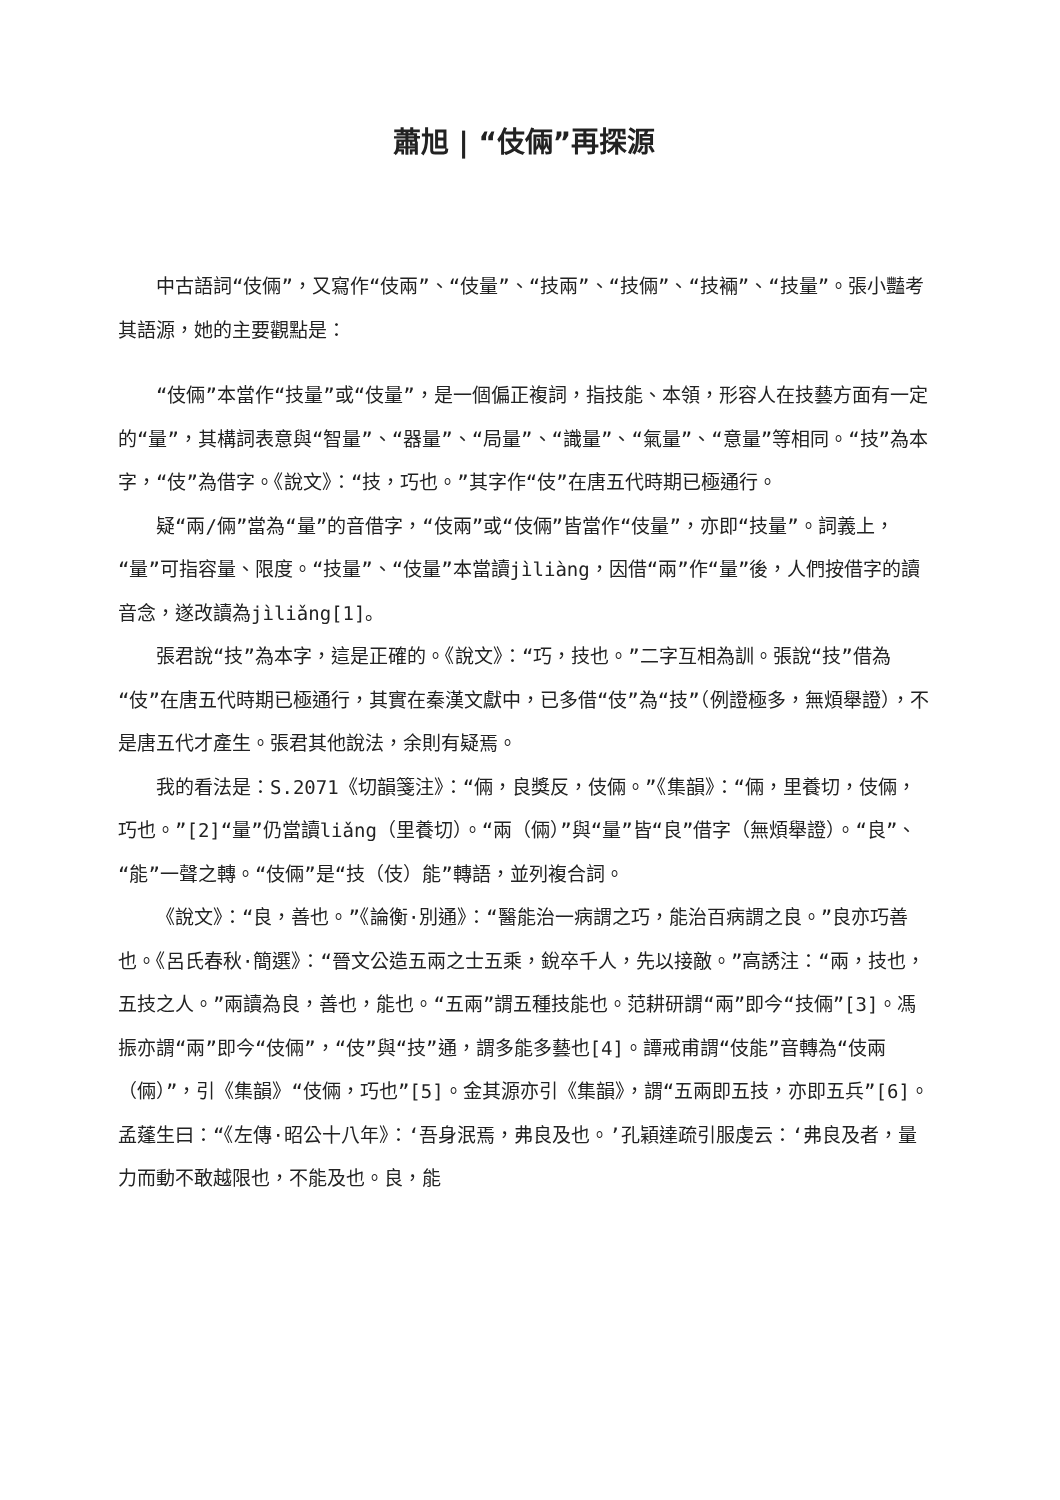蕭旭 | “伎倆”再探源
中古語詞“伎倆”，又寫作“伎兩”、“伎量”、“技兩”、“技倆”、“技裲”、“技量”。張小豔考其語源，她的主要觀點是：
“伎倆”本當作“技量”或“伎量”，是一個偏正複詞，指技能、本領，形容人在技藝方面有一定的“量”，其構詞表意與“智量”、“器量”、“局量”、“識量”、“氣量”、“意量”等相同。“技”為本字，“伎”為借字。《說文》：“技，巧也。”其字作“伎”在唐五代時期已極通行。
疑“兩/倆”當為“量”的音借字，“伎兩”或“伎倆”皆當作“伎量”，亦即“技量”。詞義上，“量”可指容量、限度。“技量”、“伎量”本當讀jìliàng，因借“兩”作“量”後，人們按借字的讀音念，遂改讀為jìliǎng[1]。
張君說“技”為本字，這是正確的。《說文》：“巧，技也。”二字互相為訓。張說“技”借為“伎”在唐五代時期已極通行，其實在秦漢文獻中，已多借“伎”為“技”（例證極多，無煩舉證），不是唐五代才產生。張君其他說法，余則有疑焉。
我的看法是：S.2071《切韻箋注》：“倆，良獎反，伎倆。”《集韻》：“倆，里養切，伎倆，巧也。”[2]“量”仍當讀liǎng（里養切）。“兩（倆）”與“量”皆“良”借字（無煩舉證）。“良”、“能”一聲之轉。“伎倆”是“技（伎）能”轉語，並列複合詞。
《說文》：“良，善也。”《論衡·別通》：“醫能治一病謂之巧，能治百病謂之良。”良亦巧善也。《呂氏春秋·簡選》：“晉文公造五兩之士五乘，銳卒千人，先以接敵。”高誘注：“兩，技也，五技之人。”兩讀為良，善也，能也。“五兩”謂五種技能也。范耕研謂“兩”即今“技倆”[3]。馮振亦謂“兩”即今“伎倆”，“伎”與“技”通，謂多能多藝也[4]。譚戒甫謂“伎能”音轉為“伎兩（倆）”，引《集韻》“伎倆，巧也”[5]。金其源亦引《集韻》，謂“五兩即五技，亦即五兵”[6]。孟蓬生曰：“《左傳·昭公十八年》：‘吾身泯焉，弗良及也。’孔穎達疏引服虔云：‘弗良及者，量力而動不敢越限也，不能及也。良，能